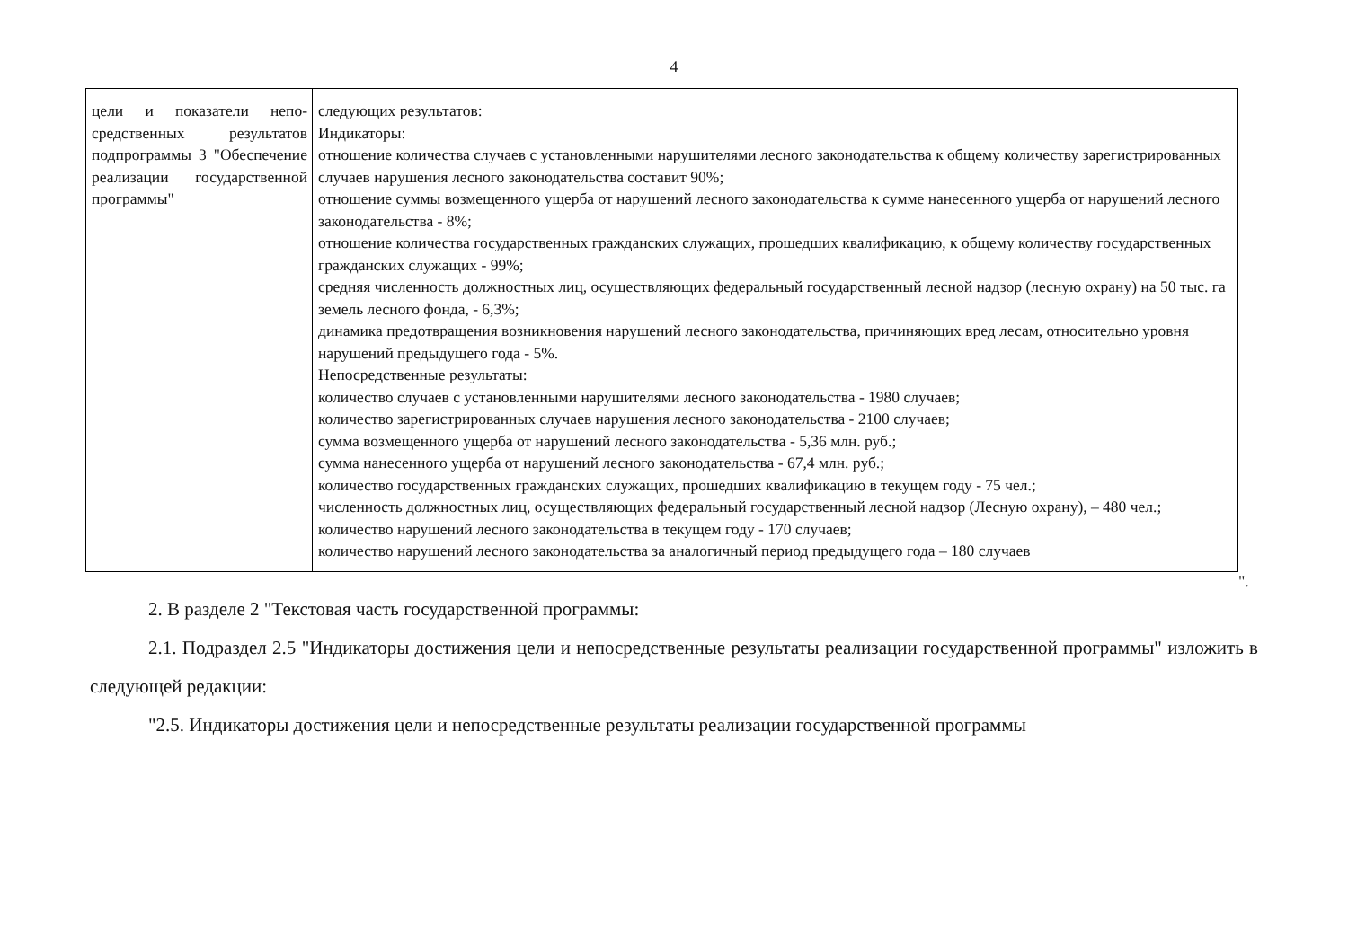4
| цели и показатели непо­средственных результатов подпрограммы 3 "Обес­печение реализации госу­дарственной программы" | следующих результатов: Индикаторы: отношение количества случаев с установленными нарушителями лесного законодательства к общему количе­ству зарегистрированных случаев нарушения лесного законодательства составит 90%; отношение суммы возмещенного ущерба от нарушений лесного законодательства к сумме нанесенного ущерба от нарушений лесного законодательства - 8%; отношение количества государственных гражданских служащих, прошедших квалификацию, к общему коли­честву государственных гражданских служащих - 99%; средняя численность должностных лиц, осуществляющих федеральный государственный лесной надзор (лес­ную охрану) на 50 тыс. га земель лесного фонда, - 6,3%; динамика предотвращения возникновения нарушений лесного законодательства, причиняющих вред лесам, относительно уровня нарушений предыдущего года - 5%. Непосредственные результаты: количество случаев с установленными нарушителями лесного законодательства - 1980 случаев; количество зарегистрированных случаев нарушения лесного законодательства - 2100 случаев; сумма возмещенного ущерба от нарушений лесного законодательства - 5,36 млн. руб.; сумма нанесенного ущерба от нарушений лесного законодательства - 67,4 млн. руб.; количество государственных гражданских служащих, прошедших квалификацию в текущем году - 75 чел.; численность должностных лиц, осуществляющих федеральный государственный лесной надзор (Лесную охра­ну), – 480 чел.; количество нарушений лесного законодательства в текущем году - 170 случаев; количество нарушений лесного законодательства за аналогичный период предыдущего года – 180 случаев |
".
2. В разделе 2 "Текстовая часть государственной программы:
2.1. Подраздел 2.5 "Индикаторы достижения цели и непосредственные результаты реализации государственной программы" изложить в следующей редакции:
"2.5. Индикаторы достижения цели и непосредственные результаты реализации государственной программы